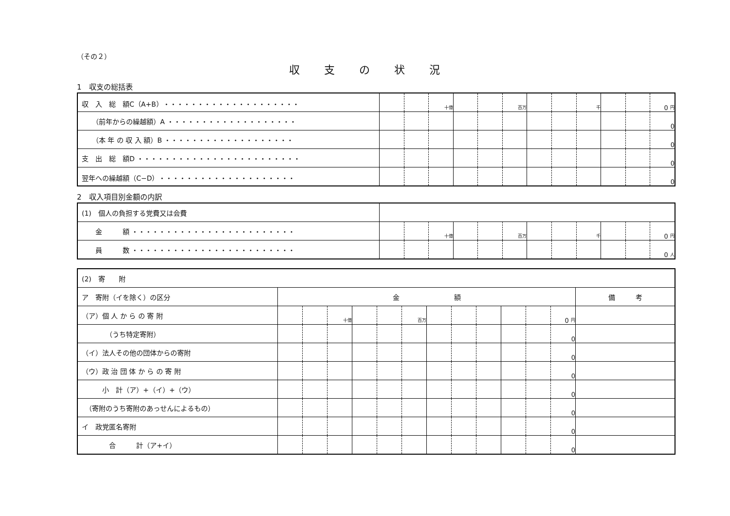（その２）
収支の状況
1　収支の総括表
| 収 入 総 額C（A+B）・・・・・・・・・・・・・・・・・・・・ | | | 十億 | | | 百万 | | | 千 | | | 0 円 |
| （前年からの繰越額）A ・・・・・・・・・・・・・・・・・・・ | | | | | | | | | | | | 0 |
| （本 年 の 収 入 額）B ・・・・・・・・・・・・・・・・・・・ | | | | | | | | | | | | 0 |
| 支 出 総 額D ・・・・・・・・・・・・・・・・・・・・・・・・ | | | | | | | | | | | | 0 |
| 翌年への繰越額（C−D）・・・・・・・・・・・・・・・・・・・・ | | | | | | | | | | | | 0 |
2　収入項目別金額の内訳
| (1) 個人の負担する党費又は会費 | | | | | | | | | | | | |
| 金 額 ・・・・・・・・・・・・・・・・・・・・・・・・ | | | 十億 | | | 百万 | | | 千 | | | 0 円 |
| 員 数 ・・・・・・・・・・・・・・・・・・・・・・・・ | | | | | | | | | | | | 0 人 |
| (2) 寄 附 | | | | | | | | | | | | | |
| ア 寄附（イを除く）の区分 | 金 額 | | | | | | | | | | | | 備 考 |
| （ア）個 人 か ら の 寄 附 | | | 十億 | | | 百万 | | | | | | 0 円 | |
| （うち特定寄附） | | | | | | | | | | | | 0 | |
| （イ）法人その他の団体からの寄附 | | | | | | | | | | | | 0 | |
| （ウ）政 治 団 体 か ら の 寄 附 | | | | | | | | | | | | 0 | |
| 小 計（ア）+（イ）+（ウ） | | | | | | | | | | | | 0 | |
| （寄附のうち寄附のあっせんによるもの） | | | | | | | | | | | | 0 | |
| イ 政党匿名寄附 | | | | | | | | | | | | 0 | |
| 合 計（ア+イ） | | | | | | | | | | | | 0 | |